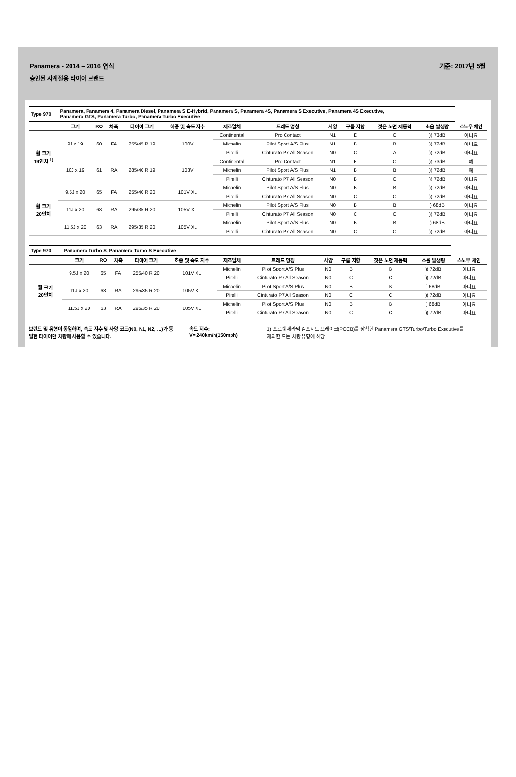Panamera - 2014 – 2016 연식
승인된 사계절용 타이어 브랜드
기준: 2017년 5월
| Type 970 | Panamera, Panamera 4, Panamera Diesel, Panamera S E-Hybrid, Panamera S, Panamera 4S, Panamera S Executive, Panamera 4S Executive, Panamera GTS, Panamera Turbo, Panamera Turbo Executive | | | | | | | | | | | |
| | 크기 | RO | 차축 | 타이어 크기 | 하중 및 속도 지수 | 제조업체 | 트레드 명칭 | 사양 | 구름 저항 | 젖은 노면 제동력 | 소음 발생량 | 스노우 체인 |
| 휠 크기 19인치 <sup>1)</sup> | 9J x 19 | 60 | FA | 255/45 R 19 | 100V | Continental | Pro Contact | N1 | E | C | )) 73dB | 아니요 |
| | | | | | | Michelin | Pilot Sport A/S Plus | N1 | B | B | )) 72dB | 아니요 |
| | | | | | | Pirelli | Cinturato P7 All Season | N0 | C | A | )) 72dB | 아니요 |
| | 10J x 19 | 61 | RA | 285/40 R 19 | 103V | Continental | Pro Contact | N1 | E | C | )) 73dB | 예 |
| | | | | | | Michelin | Pilot Sport A/S Plus | N1 | B | B | )) 72dB | 예 |
| | | | | | | Pirelli | Cinturato P7 All Season | N0 | B | C | )) 72dB | 아니요 |
| 휠 크기 20인치 | 9.5J x 20 | 65 | FA | 255/40 R 20 | 101V XL | Michelin | Pilot Sport A/S Plus | N0 | B | B | )) 72dB | 아니요 |
| | | | | | | Pirelli | Cinturato P7 All Season | N0 | C | C | )) 72dB | 아니요 |
| | 11J x 20 | 68 | RA | 295/35 R 20 | 105V XL | Michelin | Pilot Sport A/S Plus | N0 | B | B | ) 68dB | 아니요 |
| | | | | | | Pirelli | Cinturato P7 All Season | N0 | C | C | )) 72dB | 아니요 |
| | 11.5J x 20 | 63 | RA | 295/35 R 20 | 105V XL | Michelin | Pilot Sport A/S Plus | N0 | B | B | ) 68dB | 아니요 |
| | | | | | | Pirelli | Cinturato P7 All Season | N0 | C | C | )) 72dB | 아니요 |
| Type 970 | Panamera Turbo S, Panamera Turbo S Executive | | | | | | | | | | | |
| | 크기 | RO | 차축 | 타이어 크기 | 하중 및 속도 지수 | 제조업체 | 트레드 명칭 | 사양 | 구름 저항 | 젖은 노면 제동력 | 소음 발생량 | 스노우 체인 |
| 휠 크기 20인치 | 9.5J x 20 | 65 | FA | 255/40 R 20 | 101V XL | Michelin | Pilot Sport A/S Plus | N0 | B | B | )) 72dB | 아니요 |
| | | | | | | Pirelli | Cinturato P7 All Season | N0 | C | C | )) 72dB | 아니요 |
| | 11J x 20 | 68 | RA | 295/35 R 20 | 105V XL | Michelin | Pilot Sport A/S Plus | N0 | B | B | ) 68dB | 아니요 |
| | | | | | | Pirelli | Cinturato P7 All Season | N0 | C | C | )) 72dB | 아니요 |
| | 11.5J x 20 | 63 | RA | 295/35 R 20 | 105V XL | Michelin | Pilot Sport A/S Plus | N0 | B | B | ) 68dB | 아니요 |
| | | | | | | Pirelli | Cinturato P7 All Season | N0 | C | C | )) 72dB | 아니요 |
브랜드 및 유형이 동일하며, 속도 지수 및 사양 코드(N0, N1, N2, …)가 동일한 타이어만 차량에 사용할 수 있습니다.
속도 지수:
V= 240km/h(150mph)
1) 포르쉐 세라믹 컴포지트 브레이크(PCCB)를 장착한 Panamera GTS/Turbo/Turbo Executive를
제외한 모든 차량 유형에 해당.